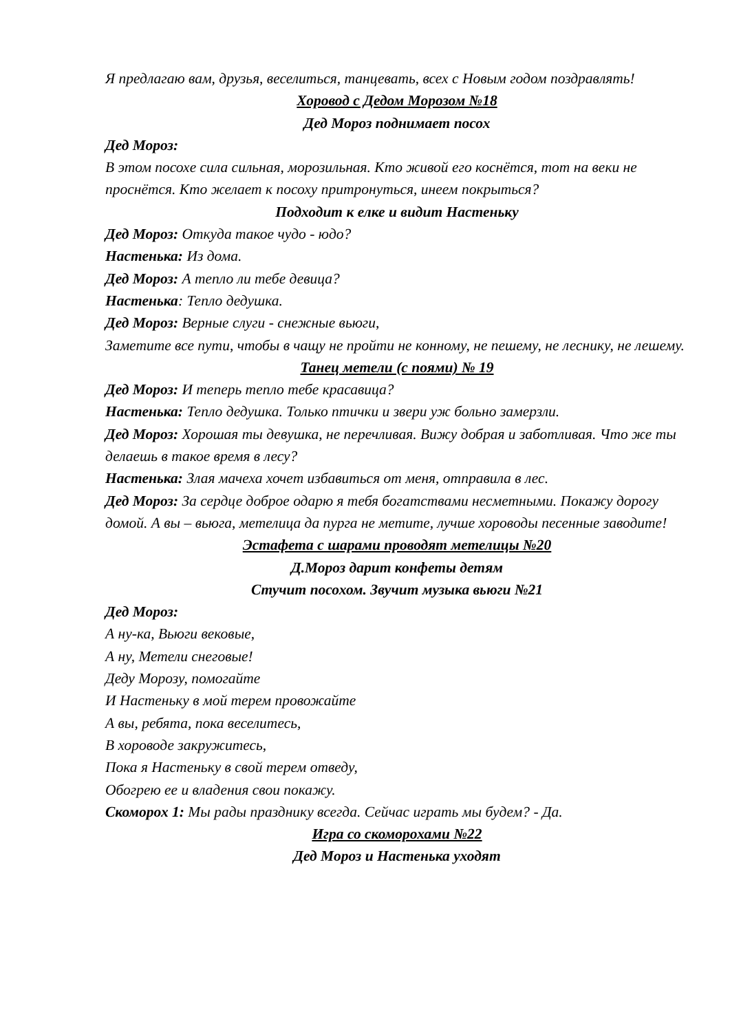Я предлагаю вам, друзья, веселиться, танцевать, всех с Новым годом поздравлять!
Хоровод с Дедом Морозом №18
Дед Мороз поднимает посох
Дед Мороз:
В этом посохе сила сильная, морозильная. Кто живой его коснётся, тот на веки не проснётся. Кто желает к посоху притронуться, инеем покрыться?
Подходит к елке и видит Настеньку
Дед Мороз: Откуда такое чудо - юдо?
Настенька: Из дома.
Дед Мороз: А тепло ли тебе девица?
Настенька: Тепло дедушка.
Дед Мороз: Верные слуги - снежные вьюги,
Заметите все пути, чтобы в чащу не пройти не конному, не пешему, не леснику, не лешему.
Танец метели (с поями) № 19
Дед Мороз: И теперь тепло тебе красавица?
Настенька: Тепло дедушка. Только птички и звери уж больно замерзли.
Дед Мороз: Хорошая ты девушка, не перечливая. Вижу добрая и заботливая. Что же ты делаешь в такое время в лесу?
Настенька: Злая мачеха хочет избавиться от меня, отправила в лес.
Дед Мороз: За сердце доброе одарю я тебя богатствами несметными. Покажу дорогу домой. А вы – вьюга, метелица да пурга не метите, лучше хороводы песенные заводите!
Эстафета с шарами проводят метелицы №20
Д.Мороз дарит конфеты детям
Стучит посохом. Звучит музыка вьюги №21
Дед Мороз:
А ну-ка, Вьюги вековые,
А ну, Метели снеговые!
Деду Морозу, помогайте
И Настеньку в мой терем провожайте
А вы, ребята, пока веселитесь,
В хороводе закружитесь,
Пока я Настеньку в свой терем отведу,
Обогрею ее и владения свои покажу.
Скоморох 1: Мы рады празднику всегда. Сейчас играть мы будем? - Да.
Игра со скоморохами №22
Дед Мороз и Настенька уходят